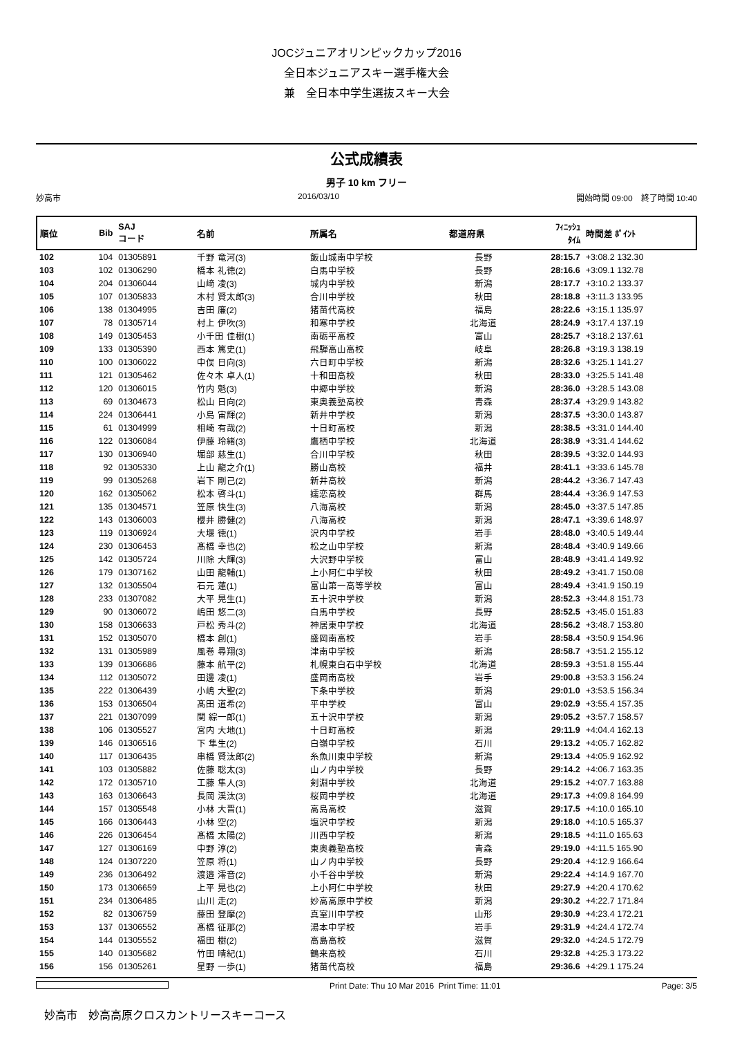JOCジュニアオリンピックカップ2016
全日本ジュニアスキー選手権大会
兼　全日本中学生選抜スキー大会
公式成績表
男子 10 km フリー
妙高市 2016/03/10 開始時間 09:00　終了時間 10:40
| 順位 | Bib | SAJ コード | 名前 | 所属名 | 都道府県 | ﾌｨﾆｯｼｭ ﾀｲﾑ | 時間差 ﾎﾟｲﾝﾄ |
| --- | --- | --- | --- | --- | --- | --- | --- |
| 102 | 104 | 01305891 | 千野 竜河(3) | 飯山城南中学校 | 長野 | 28:15.7 | +3:08.2 132.30 |
| 103 | 102 | 01306290 | 橋本 礼徳(2) | 白馬中学校 | 長野 | 28:16.6 | +3:09.1 132.78 |
| 104 | 204 | 01306044 | 山﨑 凌(3) | 城内中学校 | 新潟 | 28:17.7 | +3:10.2 133.37 |
| 105 | 107 | 01305833 | 木村 賢太郎(3) | 合川中学校 | 秋田 | 28:18.8 | +3:11.3 133.95 |
| 106 | 138 | 01304995 | 吉田 廉(2) | 猪苗代高校 | 福島 | 28:22.6 | +3:15.1 135.97 |
| 107 | 78 | 01305714 | 村上 伊吹(3) | 和寒中学校 | 北海道 | 28:24.9 | +3:17.4 137.19 |
| 108 | 149 | 01305453 | 小千田 佳樹(1) | 南砺平高校 | 富山 | 28:25.7 | +3:18.2 137.61 |
| 109 | 133 | 01305390 | 西本 篤史(1) | 飛騨高山高校 | 岐阜 | 28:26.8 | +3:19.3 138.19 |
| 110 | 100 | 01306022 | 中俣 日向(3) | 六日町中学校 | 新潟 | 28:32.6 | +3:25.1 141.27 |
| 111 | 121 | 01305462 | 佐々木 卓人(1) | 十和田高校 | 秋田 | 28:33.0 | +3:25.5 141.48 |
| 112 | 120 | 01306015 | 竹内 魁(3) | 中郷中学校 | 新潟 | 28:36.0 | +3:28.5 143.08 |
| 113 | 69 | 01304673 | 松山 日向(2) | 東奥義塾高校 | 青森 | 28:37.4 | +3:29.9 143.82 |
| 114 | 224 | 01306441 | 小島 宙輝(2) | 新井中学校 | 新潟 | 28:37.5 | +3:30.0 143.87 |
| 115 | 61 | 01304999 | 相崎 有哉(2) | 十日町高校 | 新潟 | 28:38.5 | +3:31.0 144.40 |
| 116 | 122 | 01306084 | 伊藤 玲緒(3) | 鷹栖中学校 | 北海道 | 28:38.9 | +3:31.4 144.62 |
| 117 | 130 | 01306940 | 堀部 慈生(1) | 合川中学校 | 秋田 | 28:39.5 | +3:32.0 144.93 |
| 118 | 92 | 01305330 | 上山 龍之介(1) | 勝山高校 | 福井 | 28:41.1 | +3:33.6 145.78 |
| 119 | 99 | 01305268 | 岩下 剛己(2) | 新井高校 | 新潟 | 28:44.2 | +3:36.7 147.43 |
| 120 | 162 | 01305062 | 松本 啓斗(1) | 嬬恋高校 | 群馬 | 28:44.4 | +3:36.9 147.53 |
| 121 | 135 | 01304571 | 笠原 快生(3) | 八海高校 | 新潟 | 28:45.0 | +3:37.5 147.85 |
| 122 | 143 | 01306003 | 櫻井 勝健(2) | 八海高校 | 新潟 | 28:47.1 | +3:39.6 148.97 |
| 123 | 119 | 01306924 | 大堰 徳(1) | 沢内中学校 | 岩手 | 28:48.0 | +3:40.5 149.44 |
| 124 | 230 | 01306453 | 髙橋 幸也(2) | 松之山中学校 | 新潟 | 28:48.4 | +3:40.9 149.66 |
| 125 | 142 | 01305724 | 川除 大輝(3) | 大沢野中学校 | 富山 | 28:48.9 | +3:41.4 149.92 |
| 126 | 179 | 01307162 | 山田 龍輔(1) | 上小阿仁中学校 | 秋田 | 28:49.2 | +3:41.7 150.08 |
| 127 | 132 | 01305504 | 石元 蓮(1) | 富山第一高等学校 | 富山 | 28:49.4 | +3:41.9 150.19 |
| 128 | 233 | 01307082 | 大平 晃生(1) | 五十沢中学校 | 新潟 | 28:52.3 | +3:44.8 151.73 |
| 129 | 90 | 01306072 | 嶋田 悠二(3) | 白馬中学校 | 長野 | 28:52.5 | +3:45.0 151.83 |
| 130 | 158 | 01306633 | 戸松 秀斗(2) | 神居東中学校 | 北海道 | 28:56.2 | +3:48.7 153.80 |
| 131 | 152 | 01305070 | 橋本 創(1) | 盛岡南高校 | 岩手 | 28:58.4 | +3:50.9 154.96 |
| 132 | 131 | 01305989 | 風巻 尋翔(3) | 津南中学校 | 新潟 | 28:58.7 | +3:51.2 155.12 |
| 133 | 139 | 01306686 | 藤本 航平(2) | 札幌東白石中学校 | 北海道 | 28:59.3 | +3:51.8 155.44 |
| 134 | 112 | 01305072 | 田邊 凌(1) | 盛岡南高校 | 岩手 | 29:00.8 | +3:53.3 156.24 |
| 135 | 222 | 01306439 | 小嶋 大聖(2) | 下条中学校 | 新潟 | 29:01.0 | +3:53.5 156.34 |
| 136 | 153 | 01306504 | 髙田 道希(2) | 平中学校 | 富山 | 29:02.9 | +3:55.4 157.35 |
| 137 | 221 | 01307099 | 関 綜一郎(1) | 五十沢中学校 | 新潟 | 29:05.2 | +3:57.7 158.57 |
| 138 | 106 | 01305527 | 宮内 大地(1) | 十日町高校 | 新潟 | 29:11.9 | +4:04.4 162.13 |
| 139 | 146 | 01306516 | 下 隼生(2) | 白嶺中学校 | 石川 | 29:13.2 | +4:05.7 162.82 |
| 140 | 117 | 01306435 | 串橋 賢汰郎(2) | 糸魚川東中学校 | 新潟 | 29:13.4 | +4:05.9 162.92 |
| 141 | 103 | 01305882 | 佐藤 聡太(3) | 山ノ内中学校 | 長野 | 29:14.2 | +4:06.7 163.35 |
| 142 | 172 | 01305710 | 工藤 隼人(3) | 剣淵中学校 | 北海道 | 29:15.2 | +4:07.7 163.88 |
| 143 | 163 | 01306643 | 長岡 渓汰(3) | 桜岡中学校 | 北海道 | 29:17.3 | +4:09.8 164.99 |
| 144 | 157 | 01305548 | 小林 大晋(1) | 高島高校 | 滋賀 | 29:17.5 | +4:10.0 165.10 |
| 145 | 166 | 01306443 | 小林 空(2) | 塩沢中学校 | 新潟 | 29:18.0 | +4:10.5 165.37 |
| 146 | 226 | 01306454 | 髙橋 太陽(2) | 川西中学校 | 新潟 | 29:18.5 | +4:11.0 165.63 |
| 147 | 127 | 01306169 | 中野 淳(2) | 東奥義塾高校 | 青森 | 29:19.0 | +4:11.5 165.90 |
| 148 | 124 | 01307220 | 笠原 将(1) | 山ノ内中学校 | 長野 | 29:20.4 | +4:12.9 166.64 |
| 149 | 236 | 01306492 | 渡邉 澪音(2) | 小千谷中学校 | 新潟 | 29:22.4 | +4:14.9 167.70 |
| 150 | 173 | 01306659 | 上平 晃也(2) | 上小阿仁中学校 | 秋田 | 29:27.9 | +4:20.4 170.62 |
| 151 | 234 | 01306485 | 山川 走(2) | 妙高高原中学校 | 新潟 | 29:30.2 | +4:22.7 171.84 |
| 152 | 82 | 01306759 | 藤田 登摩(2) | 真室川中学校 | 山形 | 29:30.9 | +4:23.4 172.21 |
| 153 | 137 | 01306552 | 髙橋 征那(2) | 湯本中学校 | 岩手 | 29:31.9 | +4:24.4 172.74 |
| 154 | 144 | 01305552 | 福田 樹(2) | 高島高校 | 滋賀 | 29:32.0 | +4:24.5 172.79 |
| 155 | 140 | 01305682 | 竹田 晴紀(1) | 鶴来高校 | 石川 | 29:32.8 | +4:25.3 173.22 |
| 156 | 156 | 01305261 | 星野 一歩(1) | 猪苗代高校 | 福島 | 29:36.6 | +4:29.1 175.24 |
Print Date: Thu 10 Mar 2016 Print Time: 11:01 Page: 3/5
妙高市　妙高高原クロスカントリースキーコース